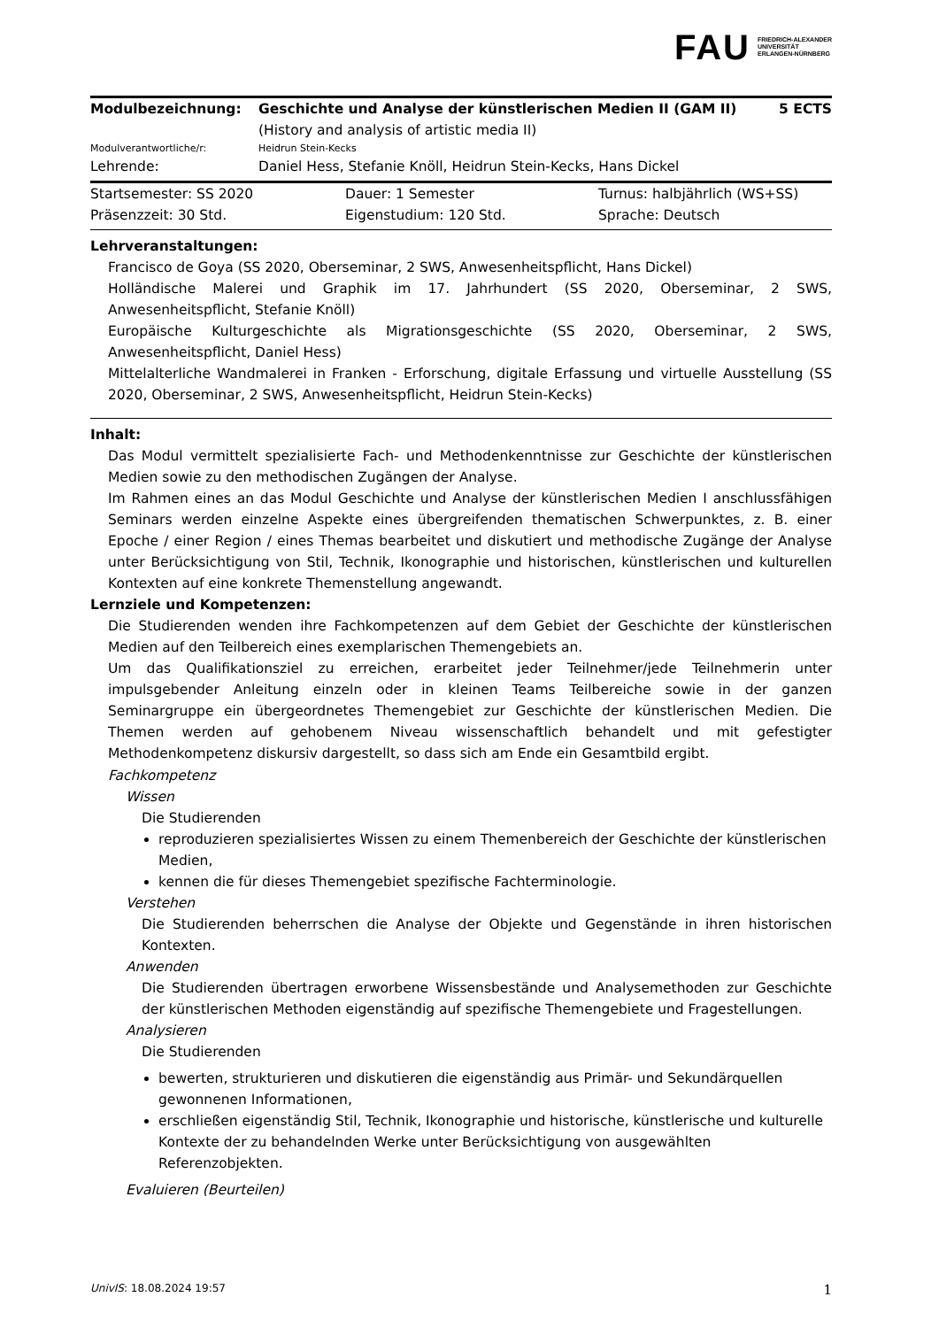FAU
FRIEDRICH-ALEXANDER
UNIVERSITÄT
ERLANGEN-NÜRNBERG
| Modulbezeichnung: | Geschichte und Analyse der künstlerischen Medien II (GAM II) | 5 ECTS |
| | (History and analysis of artistic media II) | |
| Modulverantwortliche/r: | Heidrun Stein-Kecks | |
| Lehrende: | Daniel Hess, Stefanie Knöll, Heidrun Stein-Kecks, Hans Dickel | |
| Startsemester: SS 2020 | Dauer: 1 Semester | Turnus: halbjährlich (WS+SS) |
| Präsenzzeit: 30 Std. | Eigenstudium: 120 Std. | Sprache: Deutsch |
Lehrveranstaltungen:
Francisco de Goya (SS 2020, Oberseminar, 2 SWS, Anwesenheitspflicht, Hans Dickel)
Holländische Malerei und Graphik im 17. Jahrhundert (SS 2020, Oberseminar, 2 SWS, Anwesenheitspflicht, Stefanie Knöll)
Europäische Kulturgeschichte als Migrationsgeschichte (SS 2020, Oberseminar, 2 SWS, Anwesenheitspflicht, Daniel Hess)
Mittelalterliche Wandmalerei in Franken - Erforschung, digitale Erfassung und virtuelle Ausstellung (SS 2020, Oberseminar, 2 SWS, Anwesenheitspflicht, Heidrun Stein-Kecks)
Inhalt:
Das Modul vermittelt spezialisierte Fach- und Methodenkenntnisse zur Geschichte der künstlerischen Medien sowie zu den methodischen Zugängen der Analyse.
Im Rahmen eines an das Modul Geschichte und Analyse der künstlerischen Medien I anschlussfähigen Seminars werden einzelne Aspekte eines übergreifenden thematischen Schwerpunktes, z. B. einer Epoche / einer Region / eines Themas bearbeitet und diskutiert und methodische Zugänge der Analyse unter Berücksichtigung von Stil, Technik, Ikonographie und historischen, künstlerischen und kulturellen Kontexten auf eine konkrete Themenstellung angewandt.
Lernziele und Kompetenzen:
Die Studierenden wenden ihre Fachkompetenzen auf dem Gebiet der Geschichte der künstlerischen Medien auf den Teilbereich eines exemplarischen Themengebiets an.
Um das Qualifikationsziel zu erreichen, erarbeitet jeder Teilnehmer/jede Teilnehmerin unter impulsgebender Anleitung einzeln oder in kleinen Teams Teilbereiche sowie in der ganzen Seminargruppe ein übergeordnetes Themengebiet zur Geschichte der künstlerischen Medien. Die Themen werden auf gehobenem Niveau wissenschaftlich behandelt und mit gefestigter Methodenkompetenz diskursiv dargestellt, so dass sich am Ende ein Gesamtbild ergibt.
Fachkompetenz
Wissen
Die Studierenden
reproduzieren spezialisiertes Wissen zu einem Themenbereich der Geschichte der künstlerischen Medien,
kennen die für dieses Themengebiet spezifische Fachterminologie.
Verstehen
Die Studierenden beherrschen die Analyse der Objekte und Gegenstände in ihren historischen Kontexten.
Anwenden
Die Studierenden übertragen erworbene Wissensbestände und Analysemethoden zur Geschichte der künstlerischen Methoden eigenständig auf spezifische Themengebiete und Fragestellungen.
Analysieren
Die Studierenden
bewerten, strukturieren und diskutieren die eigenständig aus Primär- und Sekundärquellen gewonnenen Informationen,
erschließen eigenständig Stil, Technik, Ikonographie und historische, künstlerische und kulturelle Kontexte der zu behandelnden Werke unter Berücksichtigung von ausgewählten Referenzobjekten.
Evaluieren (Beurteilen)
UnivIS: 18.08.2024 19:57 1